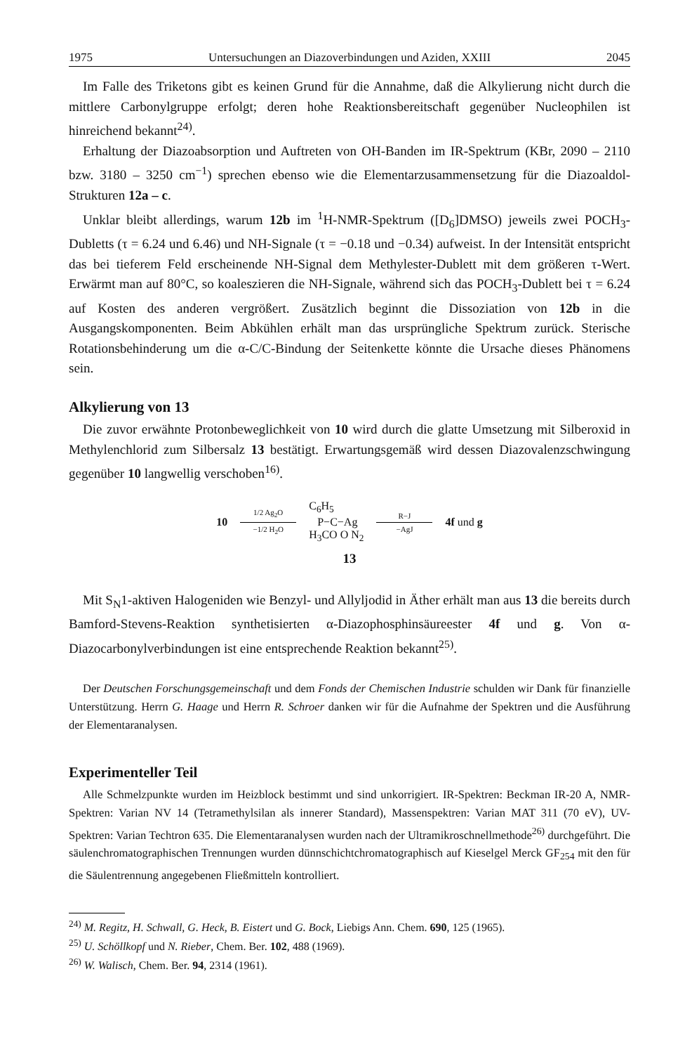1975 Untersuchungen an Diazoverbindungen und Aziden, XXIII 2045
Im Falle des Triketons gibt es keinen Grund für die Annahme, daß die Alkylierung nicht durch die mittlere Carbonylgruppe erfolgt; deren hohe Reaktionsbereitschaft gegenüber Nucleophilen ist hinreichend bekannt<sup>24)</sup>.
Erhaltung der Diazoabsorption und Auftreten von OH-Banden im IR-Spektrum (KBr, 2090 – 2110 bzw. 3180 – 3250 cm<sup>−1</sup>) sprechen ebenso wie die Elementarzusammensetzung für die Diazoaldol-Strukturen 12a – c.
Unklar bleibt allerdings, warum 12b im <sup>1</sup>H-NMR-Spektrum ([D<sub>6</sub>]DMSO) jeweils zwei POCH<sub>3</sub>-Dubletts (τ = 6.24 und 6.46) und NH-Signale (τ = −0.18 und −0.34) aufweist. In der Intensität entspricht das bei tieferem Feld erscheinende NH-Signal dem Methylester-Dublett mit dem größeren τ-Wert. Erwärmt man auf 80°C, so koaleszieren die NH-Signale, während sich das POCH<sub>3</sub>-Dublett bei τ = 6.24 auf Kosten des anderen vergrößert. Zusätzlich beginnt die Dissoziation von 12b in die Ausgangskomponenten. Beim Abkühlen erhält man das ursprüngliche Spektrum zurück. Sterische Rotationsbehinderung um die α-C/C-Bindung der Seitenkette könnte die Ursache dieses Phänomens sein.
Alkylierung von 13
Die zuvor erwähnte Protonbeweglichkeit von 10 wird durch die glatte Umsetzung mit Silberoxid in Methylenchlorid zum Silbersalz 13 bestätigt. Erwartungsgemäß wird dessen Diazovalenzschwingung gegenüber 10 langwellig verschoben<sup>16)</sup>.
10
1/2 Ag<sub>2</sub>O −1/2 H<sub>2</sub>O
C<sub>6</sub>H<sub>5</sub>
P−C−Ag
H<sub>3</sub>CO O N<sub>2</sub>
R−J −AgJ
4f und g
13
Mit S<sub>N</sub>1-aktiven Halogeniden wie Benzyl- und Allyljodid in Äther erhält man aus 13 die bereits durch Bamford-Stevens-Reaktion synthetisierten α-Diazophosphinsäureester 4f und g. Von α-Diazocarbonylverbindungen ist eine entsprechende Reaktion bekannt<sup>25)</sup>.
Der Deutschen Forschungsgemeinschaft und dem Fonds der Chemischen Industrie schulden wir Dank für finanzielle Unterstützung. Herrn G. Haage und Herrn R. Schroer danken wir für die Aufnahme der Spektren und die Ausführung der Elementaranalysen.
Experimenteller Teil
Alle Schmelzpunkte wurden im Heizblock bestimmt und sind unkorrigiert. IR-Spektren: Beckman IR-20 A, NMR-Spektren: Varian NV 14 (Tetramethylsilan als innerer Standard), Massenspektren: Varian MAT 311 (70 eV), UV-Spektren: Varian Techtron 635. Die Elementaranalysen wurden nach der Ultramikroschnellmethode<sup>26)</sup> durchgeführt. Die säulenchromatographischen Trennungen wurden dünnschichtchromatographisch auf Kieselgel Merck GF<sub>254</sub> mit den für die Säulentrennung angegebenen Fließmitteln kontrolliert.
<sup>24)</sup> M. Regitz, H. Schwall, G. Heck, B. Eistert und G. Bock, Liebigs Ann. Chem. 690, 125 (1965).
<sup>25)</sup> U. Schöllkopf und N. Rieber, Chem. Ber. 102, 488 (1969).
<sup>26)</sup> W. Walisch, Chem. Ber. 94, 2314 (1961).